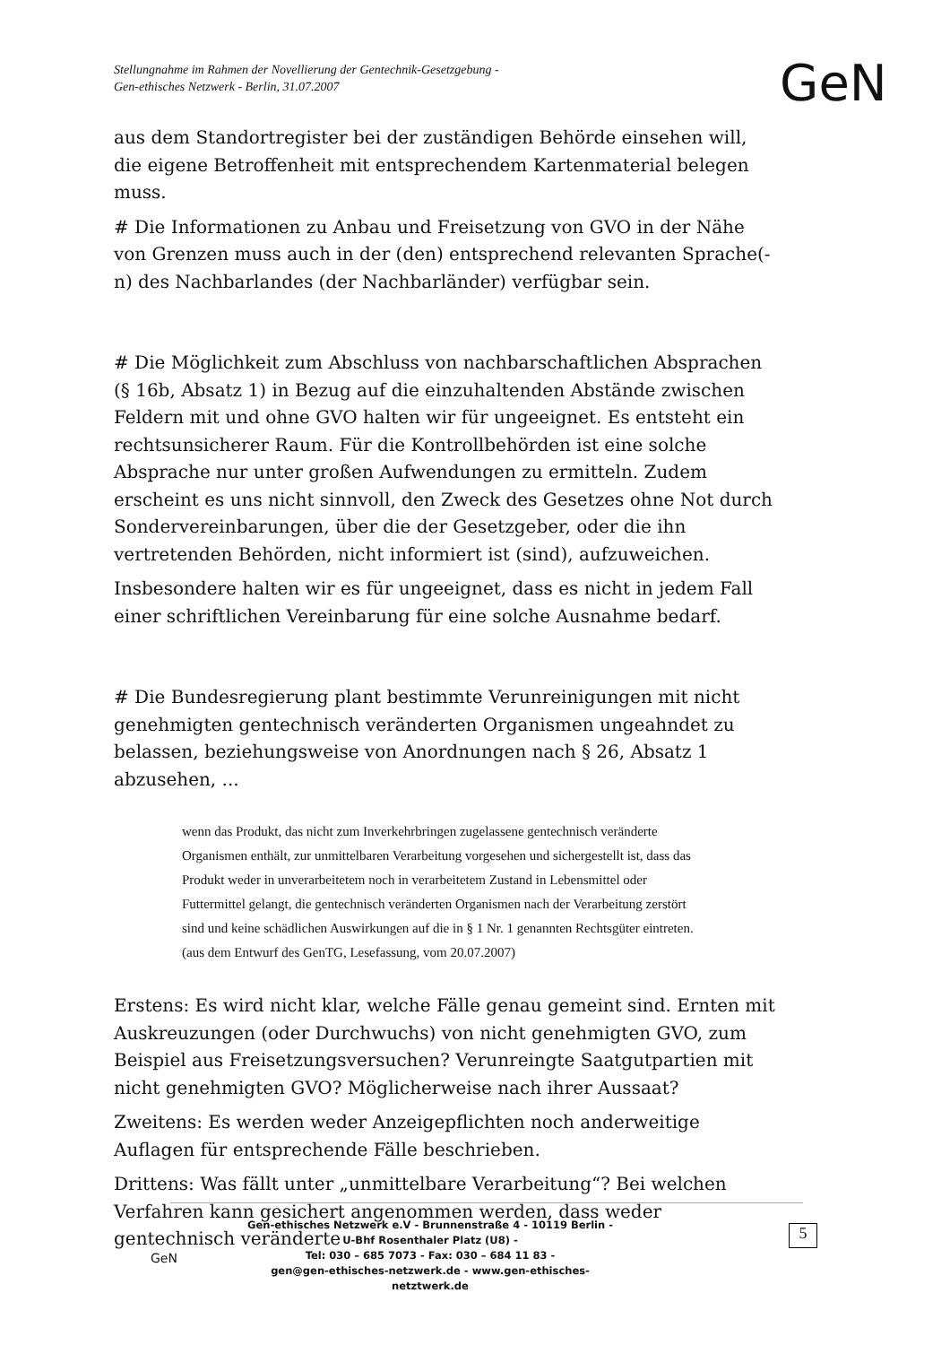Stellungnahme im Rahmen der Novellierung der Gentechnik-Gesetzgebung -
Gen-ethisches Netzwerk - Berlin, 31.07.2007
GeN
aus dem Standortregister bei der zuständigen Behörde einsehen will, die eigene Betroffenheit mit entsprechendem Kartenmaterial belegen muss.
# Die Informationen zu Anbau und Freisetzung von GVO in der Nähe von Grenzen muss auch in der (den) entsprechend relevanten Sprache(-n) des Nachbarlandes (der Nachbarländer) verfügbar sein.
# Die Möglichkeit zum Abschluss von nachbarschaftlichen Absprachen (§ 16b, Absatz 1) in Bezug auf die einzuhaltenden Abstände zwischen Feldern mit und ohne GVO halten wir für ungeeignet. Es entsteht ein rechtsunsicherer Raum. Für die Kontrollbehörden ist eine solche Absprache nur unter großen Aufwendungen zu ermitteln. Zudem erscheint es uns nicht sinnvoll, den Zweck des Gesetzes ohne Not durch Sondervereinbarungen, über die der Gesetzgeber, oder die ihn vertretenden Behörden, nicht informiert ist (sind), aufzuweichen.
Insbesondere halten wir es für ungeeignet, dass es nicht in jedem Fall einer schriftlichen Vereinbarung für eine solche Ausnahme bedarf.
# Die Bundesregierung plant bestimmte Verunreinigungen mit nicht genehmigten gentechnisch veränderten Organismen ungeahndet zu belassen, beziehungsweise von Anordnungen nach § 26, Absatz 1 abzusehen, ...
wenn das Produkt, das nicht zum Inverkehrbringen zugelassene gentechnisch veränderte Organismen enthält, zur unmittelbaren Verarbeitung vorgesehen und sichergestellt ist, dass das Produkt weder in unverarbeitetem noch in verarbeitetem Zustand in Lebensmittel oder Futtermittel gelangt, die gentechnisch veränderten Organismen nach der Verarbeitung zerstört sind und keine schädlichen Auswirkungen auf die in § 1 Nr. 1 genannten Rechtsgüter eintreten. (aus dem Entwurf des GenTG, Lesefassung, vom 20.07.2007)
Erstens: Es wird nicht klar, welche Fälle genau gemeint sind. Ernten mit Auskreuzungen (oder Durchwuchs) von nicht genehmigten GVO, zum Beispiel aus Freisetzungsversuchen? Verunreingte Saatgutpartien mit nicht genehmigten GVO? Möglicherweise nach ihrer Aussaat?
Zweitens: Es werden weder Anzeigepflichten noch anderweitige Auflagen für entsprechende Fälle beschrieben.
Drittens: Was fällt unter „unmittelbare Verarbeitung“? Bei welchen Verfahren kann gesichert angenommen werden, dass weder gentechnisch veränderte
GeN
Gen-ethisches Netzwerk e.V - Brunnenstraße 4 - 10119 Berlin -
U-Bhf Rosenthaler Platz (U8) -
Tel: 030 – 685 7073 - Fax: 030 – 684 11 83 -
gen@gen-ethisches-netzwerk.de - www.gen-ethisches-netztwerk.de
5